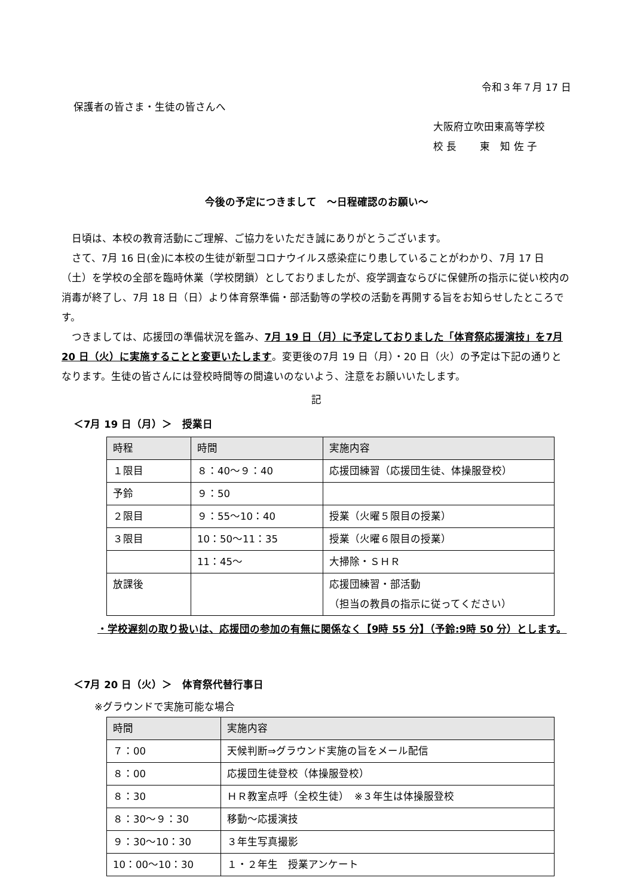令和３年７月 17 日
保護者の皆さま・生徒の皆さんへ
大阪府立吹田東高等学校
校 長　　 東　知 佐 子
今後の予定につきまして　～日程確認のお願い～
日頃は、本校の教育活動にご理解、ご協力をいただき誠にありがとうございます。
さて、7月 16 日(金)に本校の生徒が新型コロナウイルス感染症にり患していることがわかり、7月 17 日（土）を学校の全部を臨時休業（学校閉鎖）としておりましたが、疫学調査ならびに保健所の指示に従い校内の消毒が終了し、7月 18 日（日）より体育祭準備・部活動等の学校の活動を再開する旨をお知らせしたところです。
つきましては、応援団の準備状況を鑑み、7月 19 日（月）に予定しておりました「体育祭応援演技」を7月 20 日（火）に実施することと変更いたします。変更後の7月 19 日（月）・20 日（火）の予定は下記の通りとなります。生徒の皆さんには登校時間等の間違いのないよう、注意をお願いいたします。
記
＜7月 19 日（月）＞　授業日
| 時程 | 時間 | 実施内容 |
| --- | --- | --- |
| １限目 | ８：40～９：40 | 応援団練習（応援団生徒、体操服登校） |
| 予鈴 | ９：50 | |
| ２限目 | ９：55～10：40 | 授業（火曜５限目の授業） |
| ３限目 | 10：50～11：35 | 授業（火曜６限目の授業） |
| | 11：45～ | 大掃除・ＳＨＲ |
| 放課後 | | 応援団練習・部活動 （担当の教員の指示に従ってください） |
・学校遅刻の取り扱いは、応援団の参加の有無に関係なく【9時 55 分】（予鈴:9時 50 分）とします。
＜7月 20 日（火）＞　体育祭代替行事日
※グラウンドで実施可能な場合
| 時間 | 実施内容 |
| --- | --- |
| ７：00 | 天候判断⇒グラウンド実施の旨をメール配信 |
| ８：00 | 応援団生徒登校（体操服登校） |
| ８：30 | ＨＲ教室点呼（全校生徒） ※３年生は体操服登校 |
| ８：30～９：30 | 移動～応援演技 |
| ９：30～10：30 | ３年生写真撮影 |
| 10：00～10：30 | １・２年生 授業アンケート |